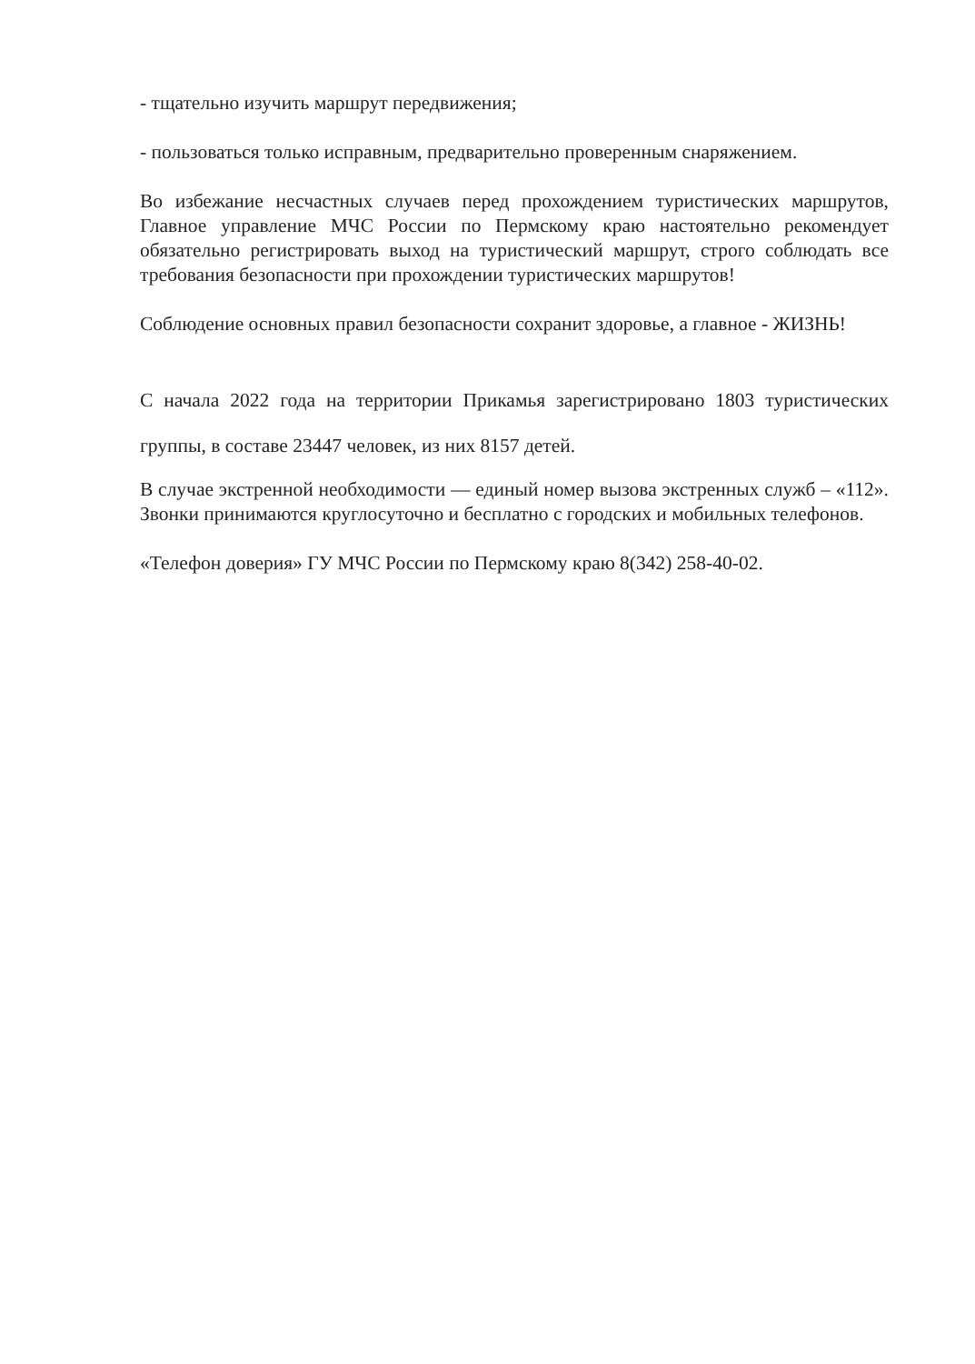- тщательно изучить маршрут передвижения;
- пользоваться только исправным, предварительно проверенным снаряжением.
Во избежание несчастных случаев перед прохождением туристических маршрутов, Главное управление МЧС России по Пермскому краю настоятельно рекомендует обязательно регистрировать выход на туристический маршрут, строго соблюдать все требования безопасности при прохождении туристических маршрутов!
Соблюдение основных правил безопасности сохранит здоровье, а главное - ЖИЗНЬ!
С начала 2022 года на территории Прикамья зарегистрировано 1803 туристических группы, в составе 23447 человек, из них 8157 детей.
В случае экстренной необходимости — единый номер вызова экстренных служб – «112». Звонки принимаются круглосуточно и бесплатно с городских и мобильных телефонов.
«Телефон доверия» ГУ МЧС России по Пермскому краю 8(342) 258-40-02.